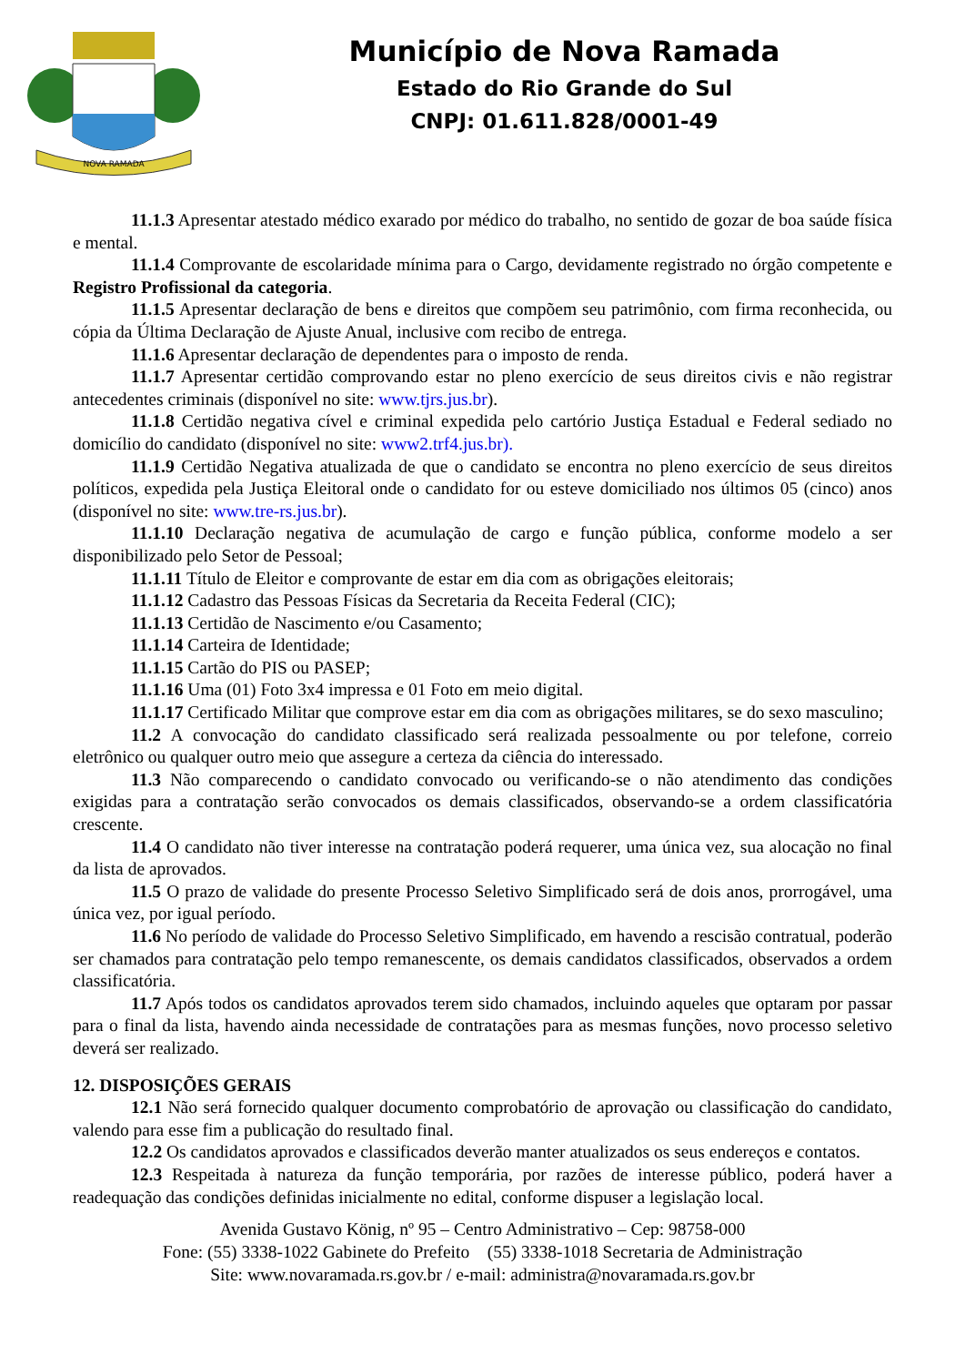NOVA RAMADA
Município de Nova Ramada
Estado do Rio Grande do Sul
CNPJ: 01.611.828/0001-49
11.1.3 Apresentar atestado médico exarado por médico do trabalho, no sentido de gozar de boa saúde física e mental.
11.1.4 Comprovante de escolaridade mínima para o Cargo, devidamente registrado no órgão competente e Registro Profissional da categoria.
11.1.5 Apresentar declaração de bens e direitos que compõem seu patrimônio, com firma reconhecida, ou cópia da Última Declaração de Ajuste Anual, inclusive com recibo de entrega.
11.1.6 Apresentar declaração de dependentes para o imposto de renda.
11.1.7 Apresentar certidão comprovando estar no pleno exercício de seus direitos civis e não registrar antecedentes criminais (disponível no site: www.tjrs.jus.br).
11.1.8 Certidão negativa cível e criminal expedida pelo cartório Justiça Estadual e Federal sediado no domicílio do candidato (disponível no site: www2.trf4.jus.br).
11.1.9 Certidão Negativa atualizada de que o candidato se encontra no pleno exercício de seus direitos políticos, expedida pela Justiça Eleitoral onde o candidato for ou esteve domiciliado nos últimos 05 (cinco) anos (disponível no site: www.tre-rs.jus.br).
11.1.10 Declaração negativa de acumulação de cargo e função pública, conforme modelo a ser disponibilizado pelo Setor de Pessoal;
11.1.11 Título de Eleitor e comprovante de estar em dia com as obrigações eleitorais;
11.1.12 Cadastro das Pessoas Físicas da Secretaria da Receita Federal (CIC);
11.1.13 Certidão de Nascimento e/ou Casamento;
11.1.14 Carteira de Identidade;
11.1.15 Cartão do PIS ou PASEP;
11.1.16 Uma (01) Foto 3x4 impressa e 01 Foto em meio digital.
11.1.17 Certificado Militar que comprove estar em dia com as obrigações militares, se do sexo masculino;
11.2 A convocação do candidato classificado será realizada pessoalmente ou por telefone, correio eletrônico ou qualquer outro meio que assegure a certeza da ciência do interessado.
11.3 Não comparecendo o candidato convocado ou verificando-se o não atendimento das condições exigidas para a contratação serão convocados os demais classificados, observando-se a ordem classificatória crescente.
11.4 O candidato não tiver interesse na contratação poderá requerer, uma única vez, sua alocação no final da lista de aprovados.
11.5 O prazo de validade do presente Processo Seletivo Simplificado será de dois anos, prorrogável, uma única vez, por igual período.
11.6 No período de validade do Processo Seletivo Simplificado, em havendo a rescisão contratual, poderão ser chamados para contratação pelo tempo remanescente, os demais candidatos classificados, observados a ordem classificatória.
11.7 Após todos os candidatos aprovados terem sido chamados, incluindo aqueles que optaram por passar para o final da lista, havendo ainda necessidade de contratações para as mesmas funções, novo processo seletivo deverá ser realizado.
12. DISPOSIÇÕES GERAIS
12.1 Não será fornecido qualquer documento comprobatório de aprovação ou classificação do candidato, valendo para esse fim a publicação do resultado final.
12.2 Os candidatos aprovados e classificados deverão manter atualizados os seus endereços e contatos.
12.3 Respeitada à natureza da função temporária, por razões de interesse público, poderá haver a readequação das condições definidas inicialmente no edital, conforme dispuser a legislação local.
Avenida Gustavo König, nº 95 – Centro Administrativo – Cep: 98758-000
Fone: (55) 3338-1022 Gabinete do Prefeito (55) 3338-1018 Secretaria de Administração
Site: www.novaramada.rs.gov.br / e-mail: administra@novaramada.rs.gov.br